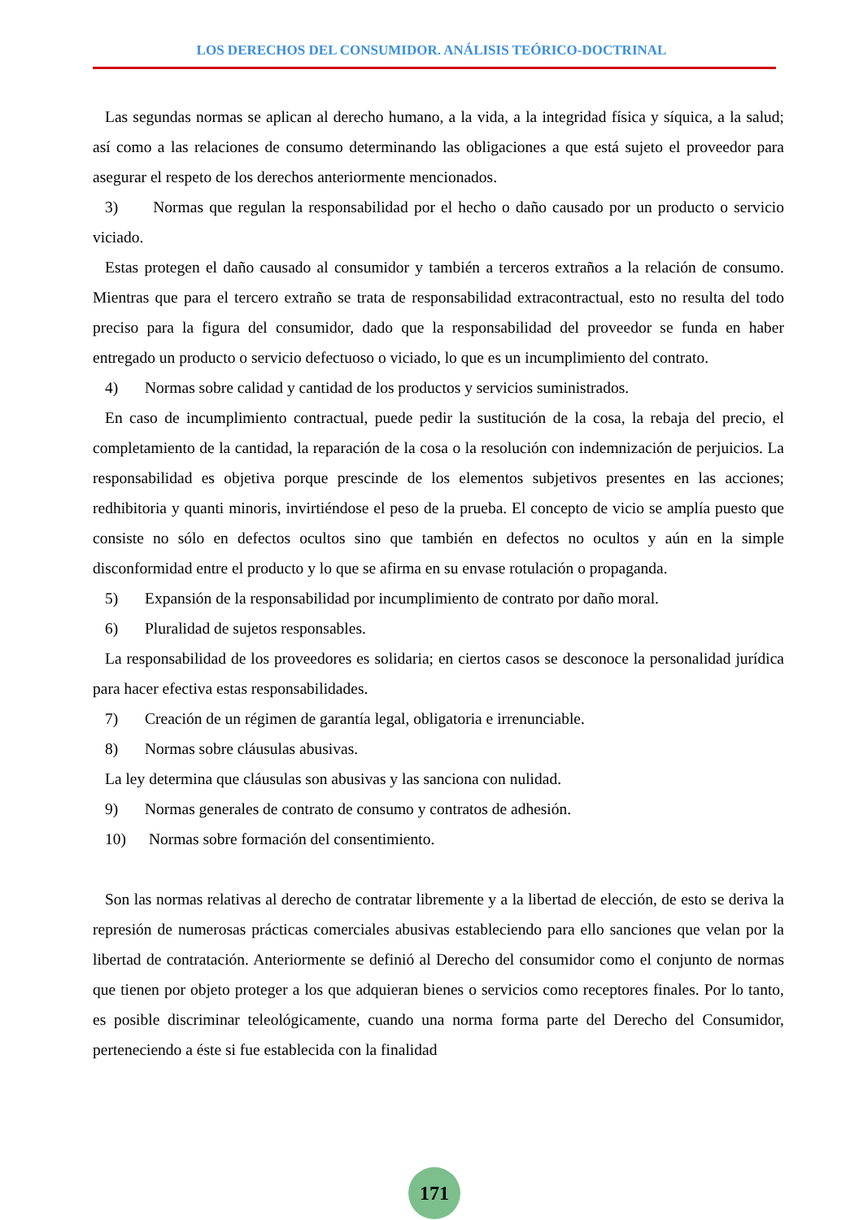LOS DERECHOS DEL CONSUMIDOR. ANÁLISIS TEÓRICO-DOCTRINAL
Las segundas normas se aplican al derecho humano, a la vida, a la integridad física y síquica, a la salud; así como a las relaciones de consumo determinando las obligaciones a que está sujeto el proveedor para asegurar el respeto de los derechos anteriormente mencionados.
3) Normas que regulan la responsabilidad por el hecho o daño causado por un producto o servicio viciado.
Estas protegen el daño causado al consumidor y también a terceros extraños a la relación de consumo. Mientras que para el tercero extraño se trata de responsabilidad extracontractual, esto no resulta del todo preciso para la figura del consumidor, dado que la responsabilidad del proveedor se funda en haber entregado un producto o servicio defectuoso o viciado, lo que es un incumplimiento del contrato.
4) Normas sobre calidad y cantidad de los productos y servicios suministrados.
En caso de incumplimiento contractual, puede pedir la sustitución de la cosa, la rebaja del precio, el completamiento de la cantidad, la reparación de la cosa o la resolución con indemnización de perjuicios. La responsabilidad es objetiva porque prescinde de los elementos subjetivos presentes en las acciones; redhibitoria y quanti minoris, invirtiéndose el peso de la prueba. El concepto de vicio se amplía puesto que consiste no sólo en defectos ocultos sino que también en defectos no ocultos y aún en la simple disconformidad entre el producto y lo que se afirma en su envase rotulación o propaganda.
5) Expansión de la responsabilidad por incumplimiento de contrato por daño moral.
6) Pluralidad de sujetos responsables.
La responsabilidad de los proveedores es solidaria; en ciertos casos se desconoce la personalidad jurídica para hacer efectiva estas responsabilidades.
7) Creación de un régimen de garantía legal, obligatoria e irrenunciable.
8) Normas sobre cláusulas abusivas.
La ley determina que cláusulas son abusivas y las sanciona con nulidad.
9) Normas generales de contrato de consumo y contratos de adhesión.
10) Normas sobre formación del consentimiento.
Son las normas relativas al derecho de contratar libremente y a la libertad de elección, de esto se deriva la represión de numerosas prácticas comerciales abusivas estableciendo para ello sanciones que velan por la libertad de contratación. Anteriormente se definió al Derecho del consumidor como el conjunto de normas que tienen por objeto proteger a los que adquieran bienes o servicios como receptores finales. Por lo tanto, es posible discriminar teleológicamente, cuando una norma forma parte del Derecho del Consumidor, perteneciendo a éste si fue establecida con la finalidad
171